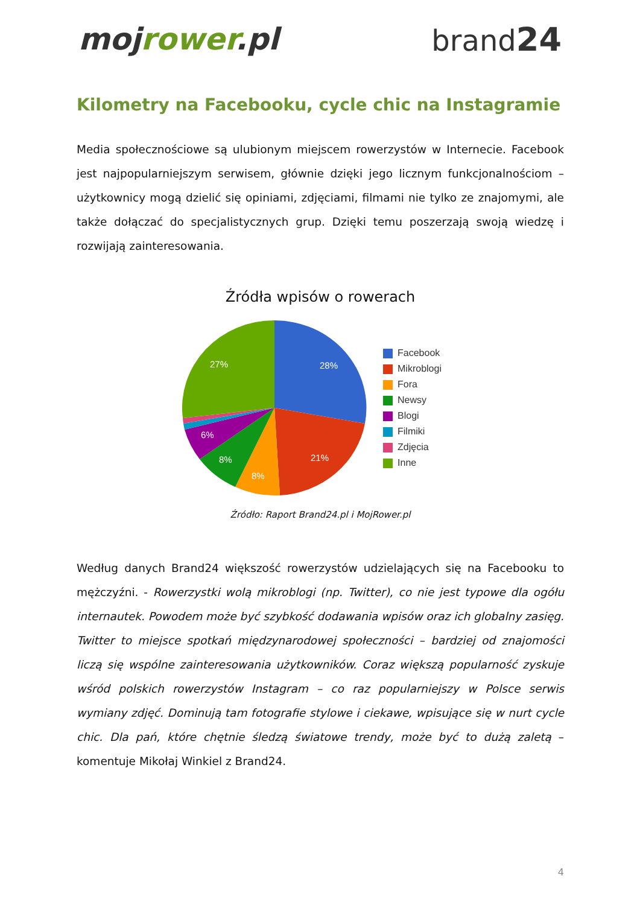mojrower.pl brand24
Kilometry na Facebooku, cycle chic na Instagramie
Media społecznościowe są ulubionym miejscem rowerzystów w Internecie. Facebook jest najpopularniejszym serwisem, głównie dzięki jego licznym funkcjonalnościom – użytkownicy mogą dzielić się opiniami, zdjęciami, filmami nie tylko ze znajomymi, ale także dołączać do specjalistycznych grup. Dzięki temu poszerzają swoją wiedzę i rozwijają zainteresowania.
Źródła wpisów o rowerach
28%
21%
8%
8%
6%
27%
Facebook
Mikroblogi
Fora
Newsy
Blogi
Filmiki
Zdjęcia
Inne
Źródło: Raport Brand24.pl i MojRower.pl
Według danych Brand24 większość rowerzystów udzielających się na Facebooku to mężczyźni. - Rowerzystki wolą mikroblogi (np. Twitter), co nie jest typowe dla ogółu internautek. Powodem może być szybkość dodawania wpisów oraz ich globalny zasięg. Twitter to miejsce spotkań międzynarodowej społeczności – bardziej od znajomości liczą się wspólne zainteresowania użytkowników. Coraz większą popularność zyskuje wśród polskich rowerzystów Instagram – co raz popularniejszy w Polsce serwis wymiany zdjęć. Dominują tam fotografie stylowe i ciekawe, wpisujące się w nurt cycle chic. Dla pań, które chętnie śledzą światowe trendy, może być to dużą zaletą –komentuje Mikołaj Winkiel z Brand24.
4